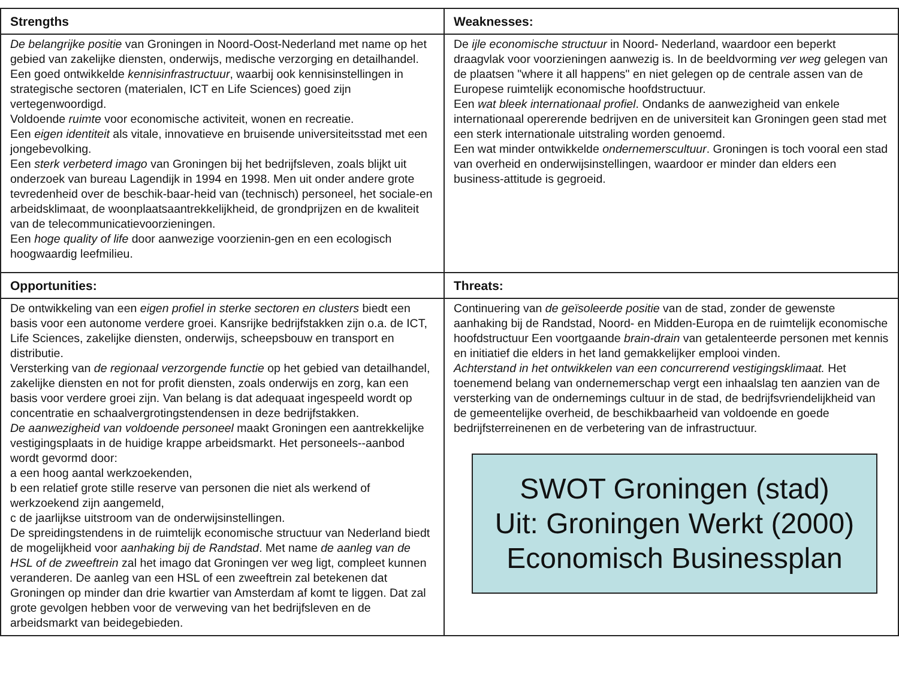| Strengths | Weaknesses: |
| --- | --- |
| De belangrijke positie van Groningen in Noord-Oost-Nederland met name op het gebied van zakelijke diensten, onderwijs, medische verzorging en detailhandel. Een goed ontwikkelde kennisinfrastructuur , waarbij ook kennisinstellingen in strategische sectoren (materialen, ICT en Life Sciences) goed zijn vertegenwoordigd. Voldoende ruimte voor economische activiteit, wonen en recreatie. Een eigen identiteit als vitale, innovatieve en bruisende universiteitsstad met een jongebevolking. Een sterk verbeterd imago van Groningen bij het bedrijfsleven, zoals blijkt uit onderzoek van bureau Lagendijk in 1994 en 1998. Men uit onder andere grote tevredenheid over de beschik-baar-heid van (technisch) personeel, het sociale-en arbeidsklimaat, de woonplaatsaantrekkelijkheid, de grondprijzen en de kwaliteit van de telecommunicatievoorzieningen. Een hoge quality of life door aanwezige voorzienin-gen en een ecologisch hoogwaardig leefmilieu. | De ijle economische structuur in Noord- Nederland, waardoor een beperkt draagvlak voor voorzieningen aanwezig is. In de beeldvorming ver weg gelegen van de plaatsen "where it all happens" en niet gelegen op de centrale assen van de Europese ruimtelijk economische hoofdstructuur. Een wat bleek internationaal profiel . Ondanks de aanwezigheid van enkele internationaal opererende bedrijven en de universiteit kan Groningen geen stad met een sterk internationale uitstraling worden genoemd. Een wat minder ontwikkelde ondernemerscultuur . Groningen is toch vooral een stad van overheid en onderwijsinstellingen, waardoor er minder dan elders een business-attitude is gegroeid. |
| Opportunities: | Threats: |
| De ontwikkeling van een eigen profiel in sterke sectoren en clusters biedt een basis voor een autonome verdere groei. Kansrijke bedrijfstakken zijn o.a. de ICT, Life Sciences, zakelijke diensten, onderwijs, scheepsbouw en transport en distributie. Versterking van de regionaal verzorgende functie op het gebied van detailhandel, zakelijke diensten en not for profit diensten, zoals onderwijs en zorg, kan een basis voor verdere groei zijn. Van belang is dat adequaat ingespeeld wordt op concentratie en schaalvergrotingstendensen in deze bedrijfstakken. De aanwezigheid van voldoende personeel maakt Groningen een aantrekkelijke vestigingsplaats in de huidige krappe arbeidsmarkt. Het personeels--aanbod wordt gevormd door: a een hoog aantal werkzoekenden, b een relatief grote stille reserve van personen die niet als werkend of werkzoekend zijn aangemeld, c de jaarlijkse uitstroom van de onderwijsinstellingen. De spreidingstendens in de ruimtelijk economische structuur van Nederland biedt de mogelijkheid voor aanhaking bij de Randstad . Met name de aanleg van de HSL of de zweeftrein zal het imago dat Groningen ver weg ligt, compleet kunnen veranderen. De aanleg van een HSL of een zweeftrein zal betekenen dat Groningen op minder dan drie kwartier van Amsterdam af komt te liggen. Dat zal grote gevolgen hebben voor de verweving van het bedrijfsleven en de arbeidsmarkt van beidegebieden. | Continuering van de geïsoleerde positie van de stad, zonder de gewenste aanhaking bij de Randstad, Noord- en Midden-Europa en de ruimtelijk economische hoofdstructuur Een voortgaande brain-drain van getalenteerde personen met kennis en initiatief die elders in het land gemakkelijker emplooi vinden. Achterstand in het ontwikkelen van een concurrerend vestigingsklimaat. Het toenemend belang van ondernemerschap vergt een inhaalslag ten aanzien van de versterking van de ondernemings cultuur in de stad, de bedrijfsvriendelijkheid van de gemeentelijke overheid, de beschikbaarheid van voldoende en goede bedrijfsterreinenen en de verbetering van de infrastructuur. SWOT Groningen (stad) Uit: Groningen Werkt (2000) Economisch Businessplan |